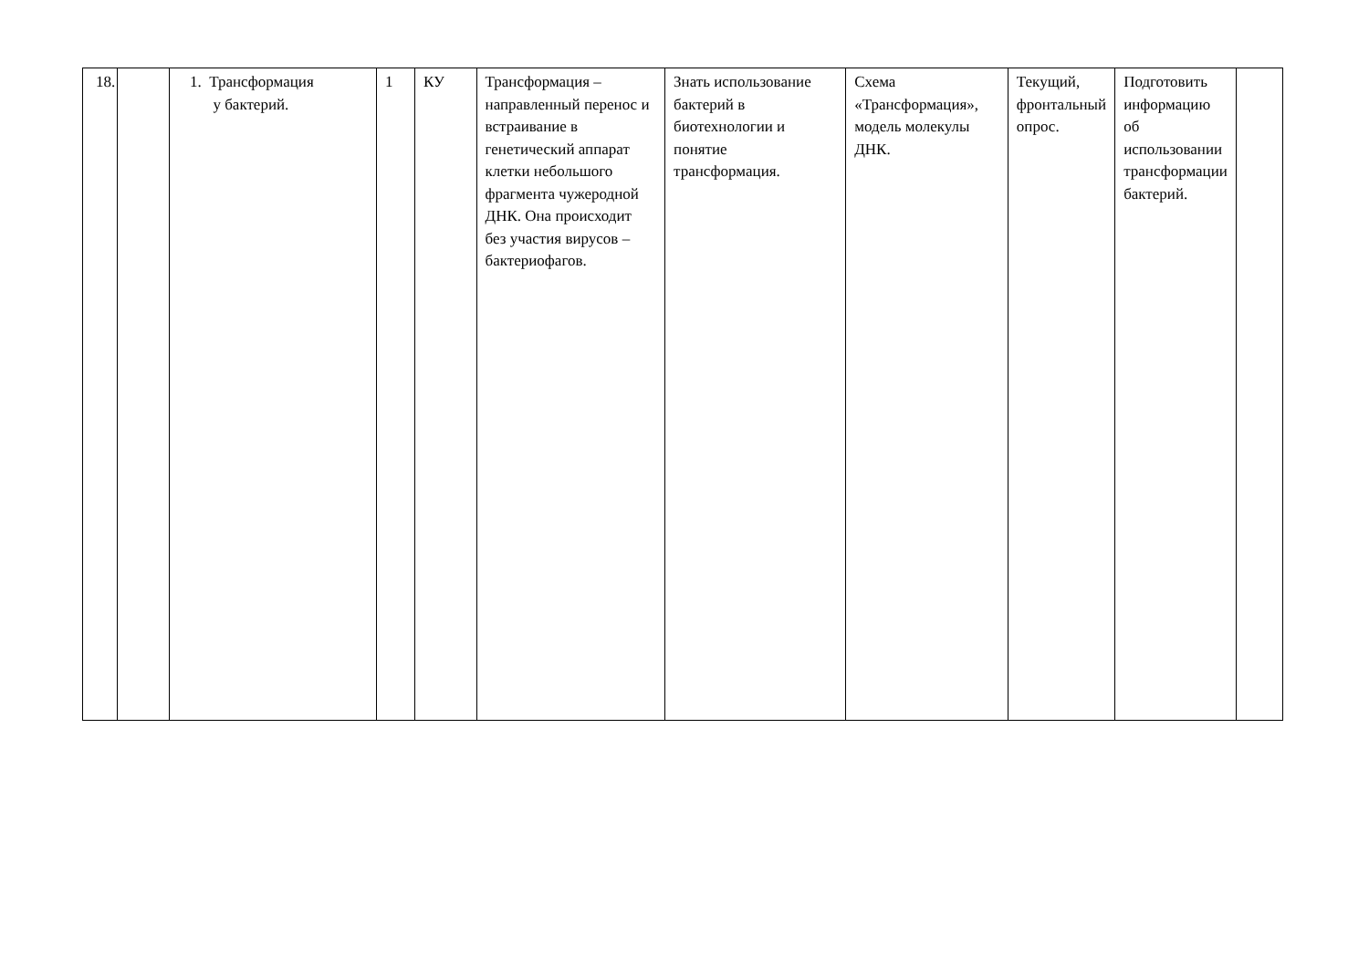| 18. | | 1. Трансформация у бактерий. | 1 | КУ | Трансформация – направленный перенос и встраивание в генетический аппарат клетки небольшого фрагмента чужеродной ДНК. Она происходит без участия вирусов – бактериофагов. | Знать использование бактерий в биотехнологии и понятие трансформация. | Схема «Трансформация», модель молекулы ДНК. | Текущий, фронтальный опрос. | Подготовить информацию об использовании трансформации бактерий. | |